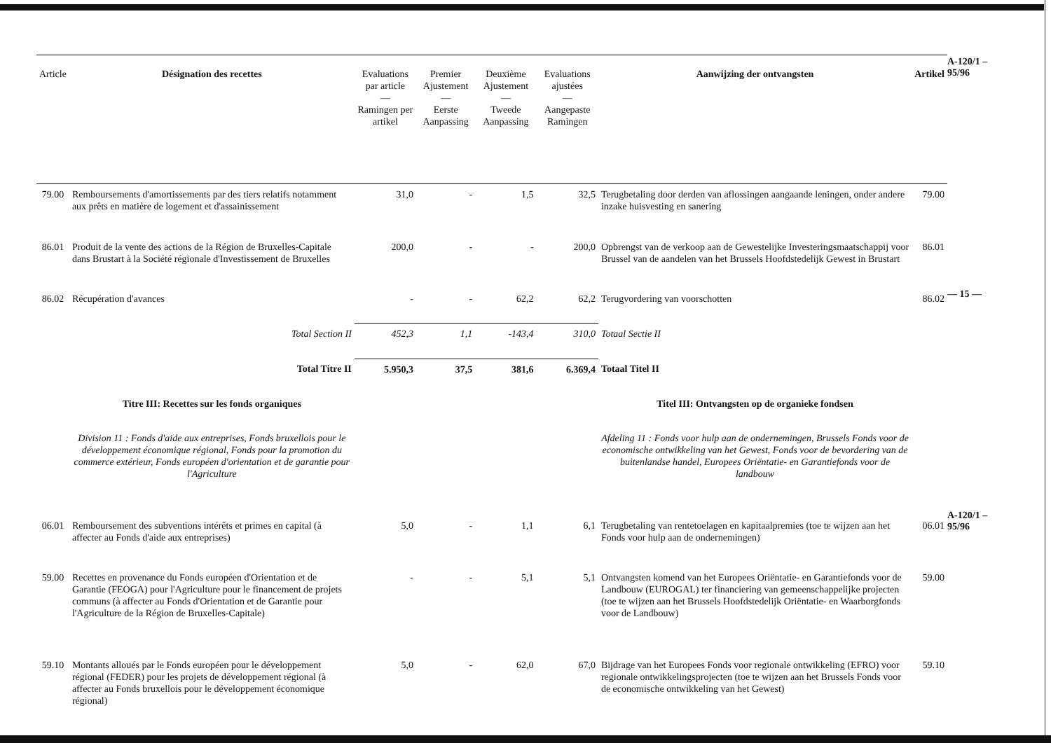| Article | Désignation des recettes | Evaluations par article — Ramingen per artikel | Premier Ajustement — Eerste Aanpassing | Deuxième Ajustement — Tweede Aanpassing | Evaluations ajustées — Aangepaste Ramingen | Aanwijzing der ontvangsten | Artikel |
| --- | --- | --- | --- | --- | --- | --- | --- |
| 79.00 | Remboursements d'amortissements par des tiers relatifs notamment aux prêts en matière de logement et d'assainissement | 31,0 | - | 1,5 | 32,5 | Terugbetaling door derden van aflossingen aangaande leningen, onder andere inzake huisvesting en sanering | 79.00 |
| 86.01 | Produit de la vente des actions de la Région de Bruxelles-Capitale dans Brustart à la Société régionale d'Investissement de Bruxelles | 200,0 | - | - | 200,0 | Opbrengst van de verkoop aan de Gewestelijke Investeringsmaatschappij voor Brussel van de aandelen van het Brussels Hoofdstedelijk Gewest in Brustart | 86.01 |
| 86.02 | Récupération d'avances | - | - | 62,2 | 62,2 | Terugvordering van voorschotten | 86.02 |
| | Total Section II | 452,3 | 1,1 | -143,4 | 310,0 | Totaal Sectie II | |
| | Total Titre II | 5.950,3 | 37,5 | 381,6 | 6.369,4 | Totaal Titel II | |
| | Titre III: Recettes sur les fonds organiques | | | | | Titel III: Ontvangsten op de organieke fondsen | |
| | Division 11 : Fonds d'aide aux entreprises, Fonds bruxellois pour le développement économique régional, Fonds pour la promotion du commerce extérieur, Fonds européen d'orientation et de garantie pour l'Agriculture | | | | | Afdeling 11 : Fonds voor hulp aan de ondernemingen, Brussels Fonds voor de economische ontwikkeling van het Gewest, Fonds voor de bevordering van de buitenlandse handel, Europees Oriëntatie- en Garantiefonds voor de landbouw | |
| 06.01 | Remboursement des subventions intérêts et primes en capital (à affecter au Fonds d'aide aux entreprises) | 5,0 | - | 1,1 | 6,1 | Terugbetaling van rentetoelagen en kapitaalpremies (toe te wijzen aan het Fonds voor hulp aan de ondernemingen) | 06.01 |
| 59.00 | Recettes en provenance du Fonds européen d'Orientation et de Garantie (FEOGA) pour l'Agriculture pour le financement de projets communs (à affecter au Fonds d'Orientation et de Garantie pour l'Agriculture de la Région de Bruxelles-Capitale) | - | - | 5,1 | 5,1 | Ontvangsten komend van het Europees Oriëntatie- en Garantiefonds voor de Landbouw (EUROGAL) ter financiering van gemeenschappelijke projecten (toe te wijzen aan het Brussels Hoofdstedelijk Oriëntatie- en Waarborgfonds voor de Landbouw) | 59.00 |
| 59.10 | Montants alloués par le Fonds européen pour le développement régional (FEDER) pour les projets de développement régional (à affecter au Fonds bruxellois pour le développement économique régional) | 5,0 | - | 62,0 | 67,0 | Bijdrage van het Europees Fonds voor regionale ontwikkeling (EFRO) voor regionale ontwikkelingsprojecten (toe te wijzen aan het Brussels Fonds voor de economische ontwikkeling van het Gewest) | 59.10 |
A-120/1 – 95/96
— 15 —
A-120/1 – 95/96